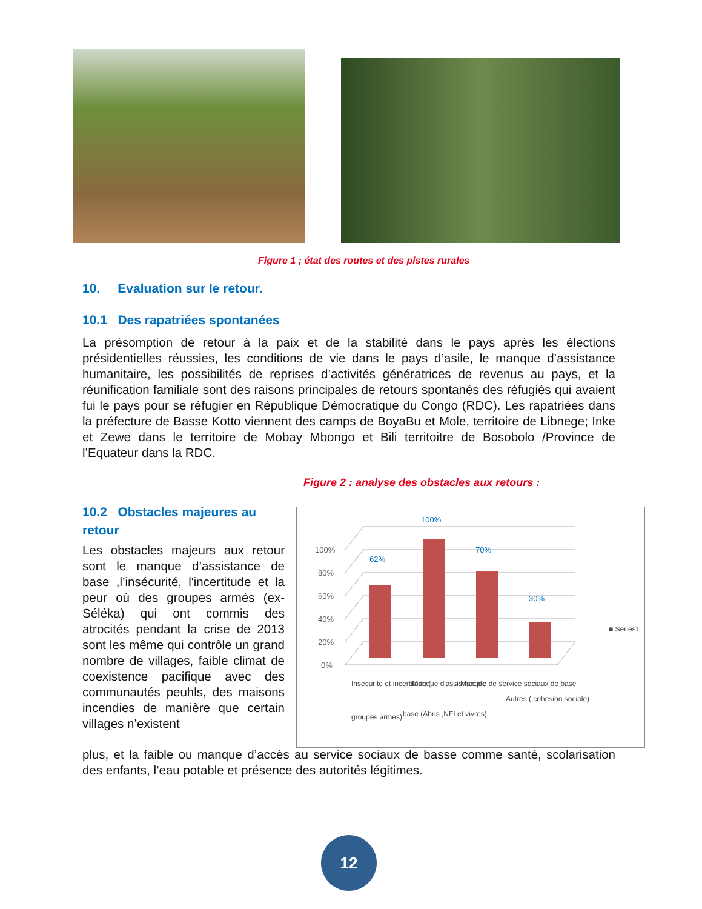Figure 1 ; état des routes et des pistes rurales
10. Evaluation sur le retour.
10.1 Des rapatriées spontanées
La présomption de retour à la paix et de la stabilité dans le pays après les élections présidentielles réussies, les conditions de vie dans le pays d’asile, le manque d’assistance humanitaire, les possibilités de reprises d’activités génératrices de revenus au pays, et la réunification familiale sont des raisons principales de retours spontanés des réfugiés qui avaient fui le pays pour se réfugier en République Démocratique du Congo (RDC). Les rapatriées dans la préfecture de Basse Kotto viennent des camps de BoyaBu et Mole, territoire de Libnege; Inke et Zewe dans le territoire de Mobay Mbongo et Bili territoitre de Bosobolo /Province de l’Equateur dans la RDC.
Figure 2 : analyse des obstacles aux retours :
10.2 Obstacles majeures au retour
0%
20%
40%
60%
80%
100%
62%
100%
70%
30%
Insecurite et incertitude (
groupes armes)
Manque d'assistnce de
base (Abris ,NFI et vivres)
Manque de service sociaux de base
Autres ( cohesion sociale)
■ Series1
Les obstacles majeurs aux retour sont le manque d’assistance de base ,l’insécurité, l'incertitude et la peur où des groupes armés (ex-Séléka) qui ont commis des atrocités pendant la crise de 2013 sont les même qui contrôle un grand nombre de villages, faible climat de coexistence pacifique avec des communautés peuhls, des maisons incendies de manière que certain villages n’existent
plus, et la faible ou manque d’accès au service sociaux de basse comme santé, scolarisation des enfants, l’eau potable et présence des autorités légitimes.
12